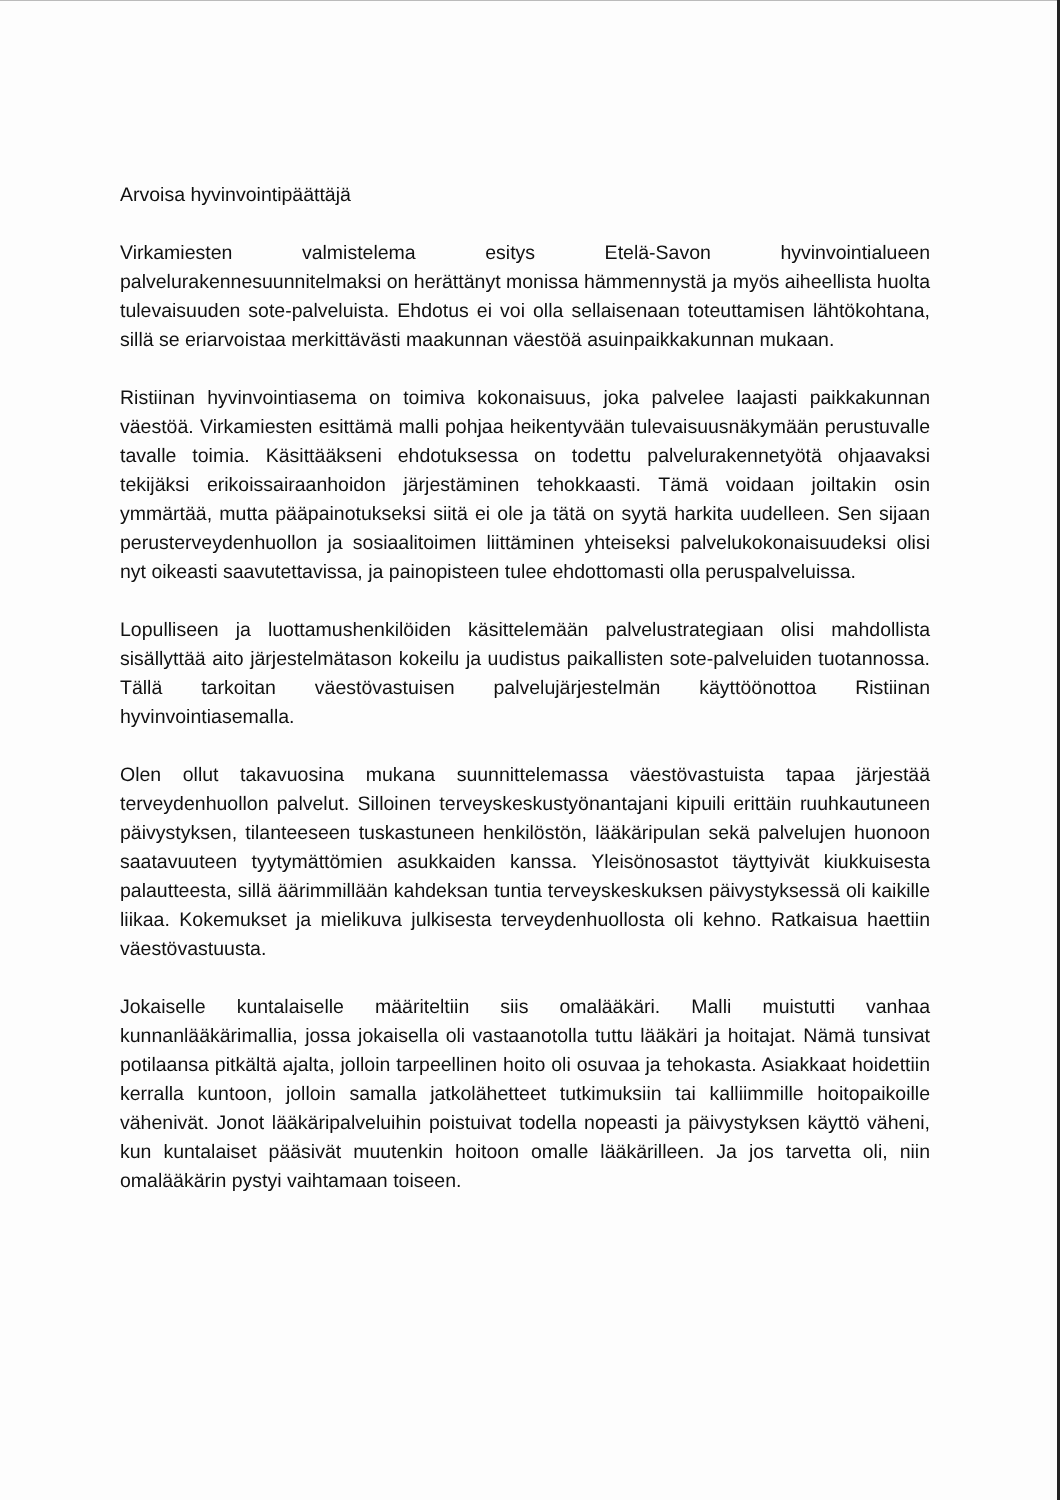Arvoisa hyvinvointipäättäjä
Virkamiesten valmistelema esitys Etelä-Savon hyvinvointialueen palvelurakennesuunnitelmaksi on herättänyt monissa hämmennystä ja myös aiheellista huolta tulevaisuuden sote-palveluista. Ehdotus ei voi olla sellaisenaan toteuttamisen lähtökohtana, sillä se eriarvoistaa merkittävästi maakunnan väestöä asuinpaikkakunnan mukaan.
Ristiinan hyvinvointiasema on toimiva kokonaisuus, joka palvelee laajasti paikkakunnan väestöä. Virkamiesten esittämä malli pohjaa heikentyvään tulevaisuusnäkymään perustuvalle tavalle toimia. Käsittääkseni ehdotuksessa on todettu palvelurakennetyötä ohjaavaksi tekijäksi erikoissairaanhoidon järjestäminen tehokkaasti. Tämä voidaan joiltakin osin ymmärtää, mutta pääpainotukseksi siitä ei ole ja tätä on syytä harkita uudelleen. Sen sijaan perusterveydenhuollon ja sosiaalitoimen liittäminen yhteiseksi palvelukokonaisuudeksi olisi nyt oikeasti saavutettavissa, ja painopisteen tulee ehdottomasti olla peruspalveluissa.
Lopulliseen ja luottamushenkilöiden käsittelemään palvelustrategiaan olisi mahdollista sisällyttää aito järjestelmätason kokeilu ja uudistus paikallisten sote-palveluiden tuotannossa. Tällä tarkoitan väestövastuisen palvelujärjestelmän käyttöönottoa Ristiinan hyvinvointiasemalla.
Olen ollut takavuosina mukana suunnittelemassa väestövastuista tapaa järjestää terveydenhuollon palvelut. Silloinen terveyskeskustyönantajani kipuili erittäin ruuhkautuneen päivystyksen, tilanteeseen tuskastuneen henkilöstön, lääkäripulan sekä palvelujen huonoon saatavuuteen tyytymättömien asukkaiden kanssa. Yleisönosastot täyttyivät kiukkuisesta palautteesta, sillä äärimmillään kahdeksan tuntia terveyskeskuksen päivystyksessä oli kaikille liikaa. Kokemukset ja mielikuva julkisesta terveydenhuollosta oli kehno. Ratkaisua haettiin väestövastuusta.
Jokaiselle kuntalaiselle määriteltiin siis omalääkäri. Malli muistutti vanhaa kunnanlääkärimallia, jossa jokaisella oli vastaanotolla tuttu lääkäri ja hoitajat. Nämä tunsivat potilaansa pitkältä ajalta, jolloin tarpeellinen hoito oli osuvaa ja tehokasta. Asiakkaat hoidettiin kerralla kuntoon, jolloin samalla jatkolähetteet tutkimuksiin tai kalliimmille hoitopaikoille vähenivät. Jonot lääkäripalveluihin poistuivat todella nopeasti ja päivystyksen käyttö väheni, kun kuntalaiset pääsivät muutenkin hoitoon omalle lääkärilleen. Ja jos tarvetta oli, niin omalääkärin pystyi vaihtamaan toiseen.